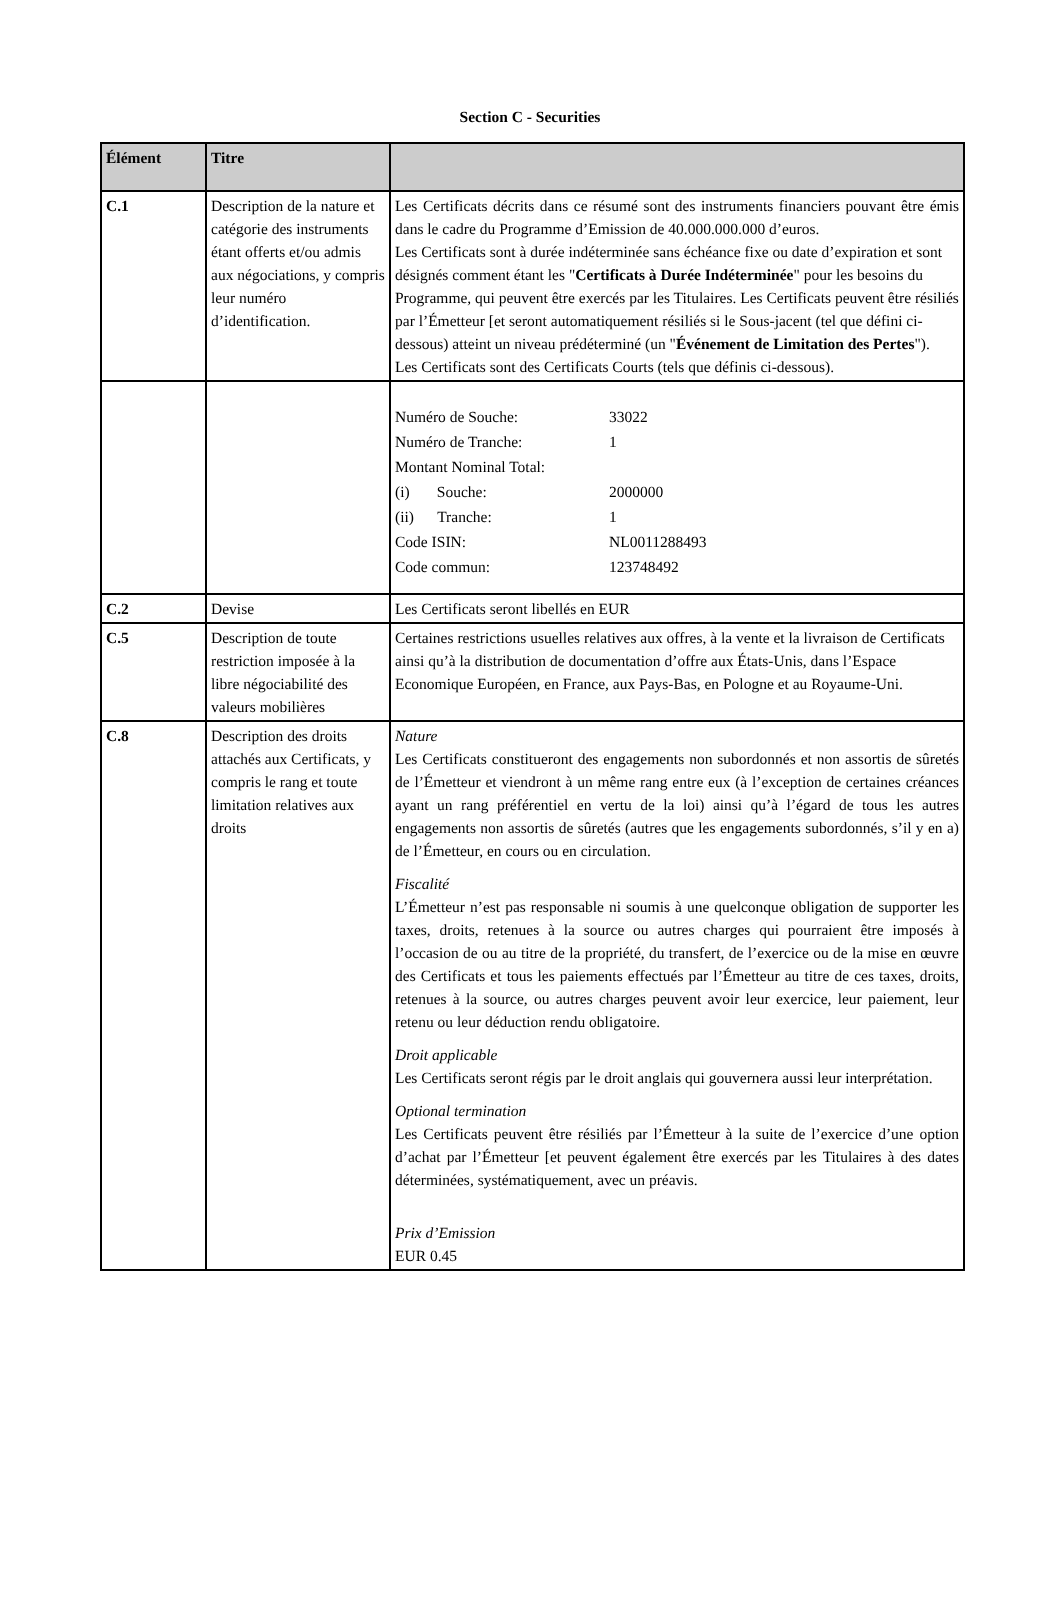Section C - Securities
| Élément | Titre | |
| --- | --- | --- |
| C.1 | Description de la nature et catégorie des instruments étant offerts et/ou admis aux négociations, y compris leur numéro d’identification. | Les Certificats décrits dans ce résumé sont des instruments financiers pouvant être émis dans le cadre du Programme d’Emission de 40.000.000.000 d’euros. Les Certificats sont à durée indéterminée sans échéance fixe ou date d’expiration et sont désignés comment étant les " Certificats à Durée Indéterminée " pour les besoins du Programme, qui peuvent être exercés par les Titulaires. Les Certificats peuvent être résiliés par l’Émetteur [et seront automatiquement résiliés si le Sous-jacent (tel que défini ci-dessous) atteint un niveau prédéterminé (un " Événement de Limitation des Pertes "). Les Certificats sont des Certificats Courts (tels que définis ci-dessous). |
| | | / Numéro de Souche: / 33022 / / Numéro de Tranche: / 1 / / Montant Nominal Total: / / / (i) Souche: / 2000000 / / (ii) Tranche: / 1 / / Code ISIN: / NL0011288493 / / Code commun: / 123748492 / |
| C.2 | Devise | Les Certificats seront libellés en EUR |
| C.5 | Description de toute restriction imposée à la libre négociabilité des valeurs mobilières | Certaines restrictions usuelles relatives aux offres, à la vente et la livraison de Certificats ainsi qu’à la distribution de documentation d’offre aux États-Unis, dans l’Espace Economique Européen, en France, aux Pays-Bas, en Pologne et au Royaume-Uni. |
| C.8 | Description des droits attachés aux Certificats, y compris le rang et toute limitation relatives aux droits | Nature Les Certificats constitueront des engagements non subordonnés et non assortis de sûretés de l’Émetteur et viendront à un même rang entre eux (à l’exception de certaines créances ayant un rang préférentiel en vertu de la loi) ainsi qu’à l’égard de tous les autres engagements non assortis de sûretés (autres que les engagements subordonnés, s’il y en a) de l’Émetteur, en cours ou en circulation. Fiscalité L’Émetteur n’est pas responsable ni soumis à une quelconque obligation de supporter les taxes, droits, retenues à la source ou autres charges qui pourraient être imposés à l’occasion de ou au titre de la propriété, du transfert, de l’exercice ou de la mise en œuvre des Certificats et tous les paiements effectués par l’Émetteur au titre de ces taxes, droits, retenues à la source, ou autres charges peuvent avoir leur exercice, leur paiement, leur retenu ou leur déduction rendu obligatoire. Droit applicable Les Certificats seront régis par le droit anglais qui gouvernera aussi leur interprétation. Optional termination Les Certificats peuvent être résiliés par l’Émetteur à la suite de l’exercice d’une option d’achat par l’Émetteur [et peuvent également être exercés par les Titulaires à des dates déterminées, systématiquement, avec un préavis. Prix d’Emission EUR 0.45 |